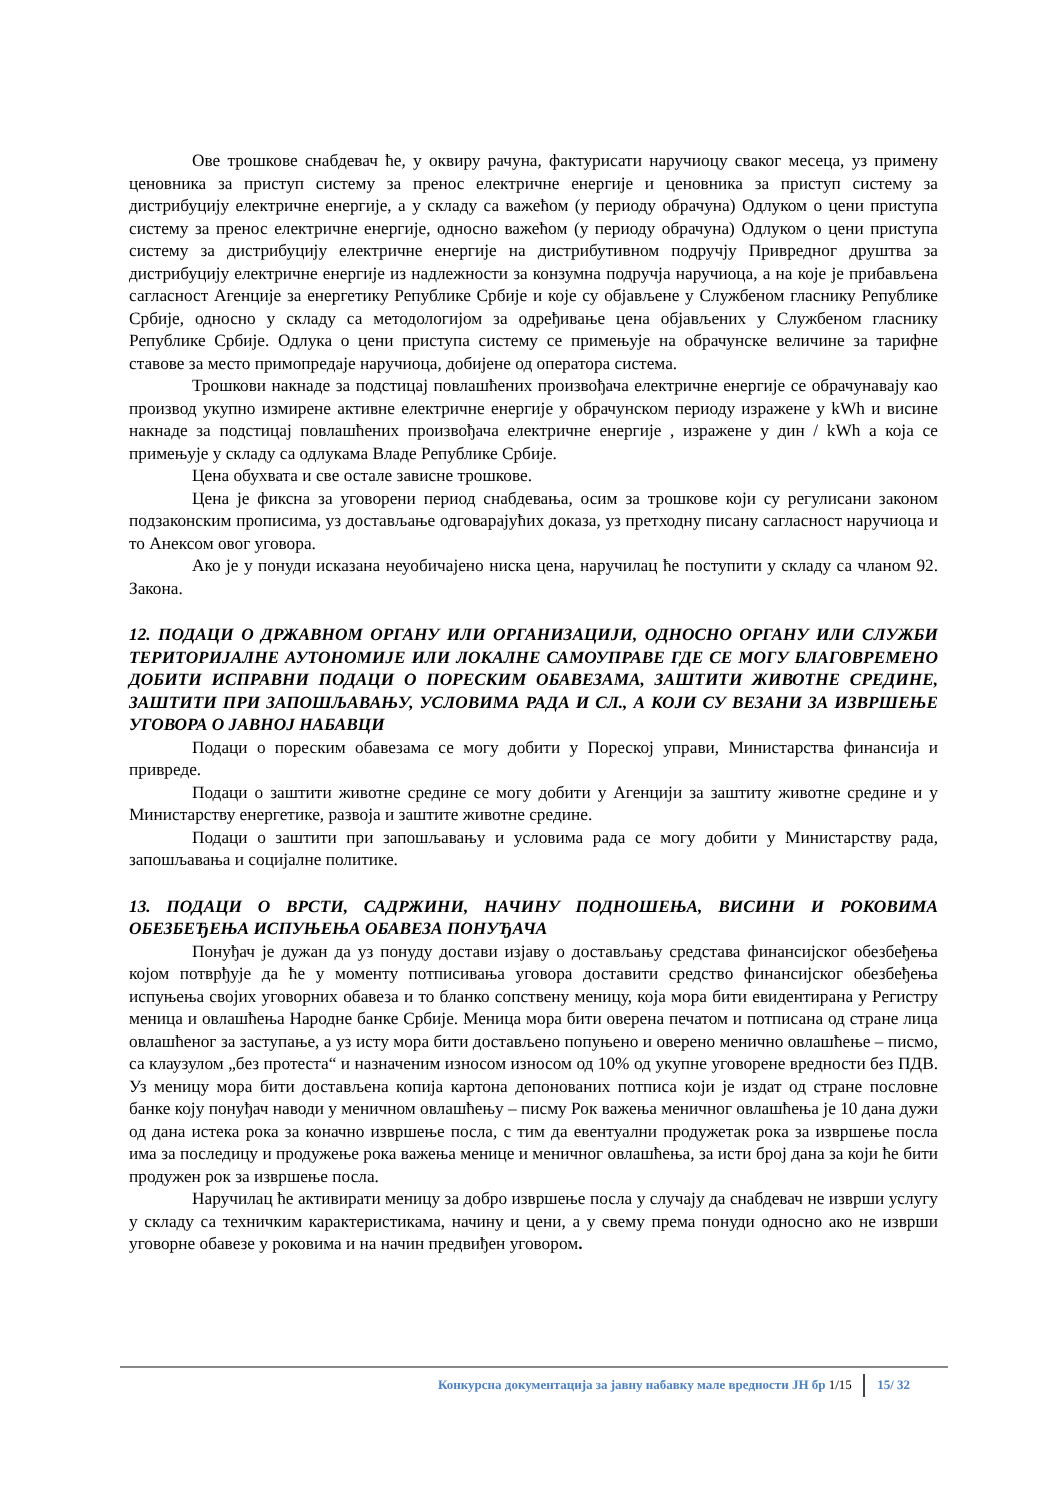Ове трошкове снабдевач ће, у оквиру рачуна, фактурисати наручиоцу сваког месеца, уз примену ценовника за приступ систему за пренос електричне енергије и ценовника за приступ систему за дистрибуцију електричне енергије, а у складу са важећом (у периоду обрачуна) Одлуком о цени приступа систему за пренос електричне енергије, односно важећом (у периоду обрачуна) Одлуком о цени приступа систему за дистрибуцију електричне енергије на дистрибутивном подручју Привредног друштва за дистрибуцију електричне енергије из надлежности за конзумна подручја наручиоца, а на које је прибављена сагласност Агенције за енергетику Републике Србије и које су објављене у Службеном гласнику Републике Србије, односно у складу са методологијом за одређивање цена објављених у Службеном гласнику Републике Србије. Одлука о цени приступа систему се примењује на обрачунске величине за тарифне ставове за место примопредаје наручиоца, добијене од оператора система.
Трошкови накнаде за подстицај повлашћених произвођача електричне енергије се обрачунавају као производ укупно измирене активне електричне енергије у обрачунском периоду изражене у kWh и висине накнаде за подстицај повлашћених произвођача електричне енергије , изражене у дин / kWh а која се примењује у складу са одлукама Владе Републике Србије.
Цена обухвата и све остале зависне трошкове.
Цена је фиксна за уговорени период снабдевања, осим за трошкове који су регулисани законом подзаконским прописима, уз достављање одговарајућих доказа, уз претходну писану сагласност наручиоца и то Анексом овог уговора.
Ако је у понуди исказана неуобичајено ниска цена, наручилац ће поступити у складу са чланом 92. Закона.
12. ПОДАЦИ О ДРЖАВНОМ ОРГАНУ ИЛИ ОРГАНИЗАЦИЈИ, ОДНОСНО ОРГАНУ ИЛИ СЛУЖБИ ТЕРИТОРИЈАЛНЕ АУТОНОМИЈЕ ИЛИ ЛОКАЛНЕ САМОУПРАВЕ ГДЕ СЕ МОГУ БЛАГОВРЕМЕНО ДОБИТИ ИСПРАВНИ ПОДАЦИ О ПОРЕСКИМ ОБАВЕЗАМА, ЗАШТИТИ ЖИВОТНЕ СРЕДИНЕ, ЗАШТИТИ ПРИ ЗАПОШЉАВАЊУ, УСЛОВИМА РАДА И СЛ., А КОЈИ СУ ВЕЗАНИ ЗА ИЗВРШЕЊЕ УГОВОРА О ЈАВНОЈ НАБАВЦИ
Подаци о пореским обавезама се могу добити у Пореској управи, Министарства финансија и привреде.
Подаци о заштити животне средине се могу добити у Агенцији за заштиту животне средине и у Министарству енергетике, развоја и заштите животне средине.
Подаци о заштити при запошљавању и условима рада се могу добити у Министарству рада, запошљавања и социјалне политике.
13. ПОДАЦИ О ВРСТИ, САДРЖИНИ, НАЧИНУ ПОДНОШЕЊА, ВИСИНИ И РОКОВИМА ОБЕЗБЕЂЕЊА ИСПУЊЕЊА ОБАВЕЗА ПОНУЂАЧА
Понуђач је дужан да уз понуду достави изјаву о достављању средстава финансијског обезбеђења којом потврђује да ће у моменту потписивања уговора доставити средство финансијског обезбеђења испуњења својих уговорних обавеза и то бланко сопствену меницу, која мора бити евидентирана у Регистру меница и овлашћења Народне банке Србије. Меница мора бити оверена печатом и потписана од стране лица овлашћеног за заступање, а уз исту мора бити достављено попуњено и оверено менично овлашћење – писмо, са клаузулом „без протеста“ и назначеним износом износом од 10% од укупне уговорене вредности без ПДВ. Уз меницу мора бити достављена копија картона депонованих потписа који је издат од стране пословне банке коју понуђач наводи у меничном овлашћењу – писму Рок важења меничног овлашћења је 10 дана дужи од дана истека рока за коначно извршење посла, с тим да евентуални продужетак рока за извршење посла има за последицу и продужење рока важења менице и меничног овлашћења, за исти број дана за који ће бити продужен рок за извршење посла.
Наручилац ће активирати меницу за добро извршење посла у случају да снабдевач не изврши услугу у складу са техничким карактеристикама, начину и цени, а у свему према понуди односно ако не изврши уговорне обавезе у роковима и на начин предвиђен уговором.
Конкурсна документација за јавну набавку мале вредности ЈН бр 1/15 15/ 32